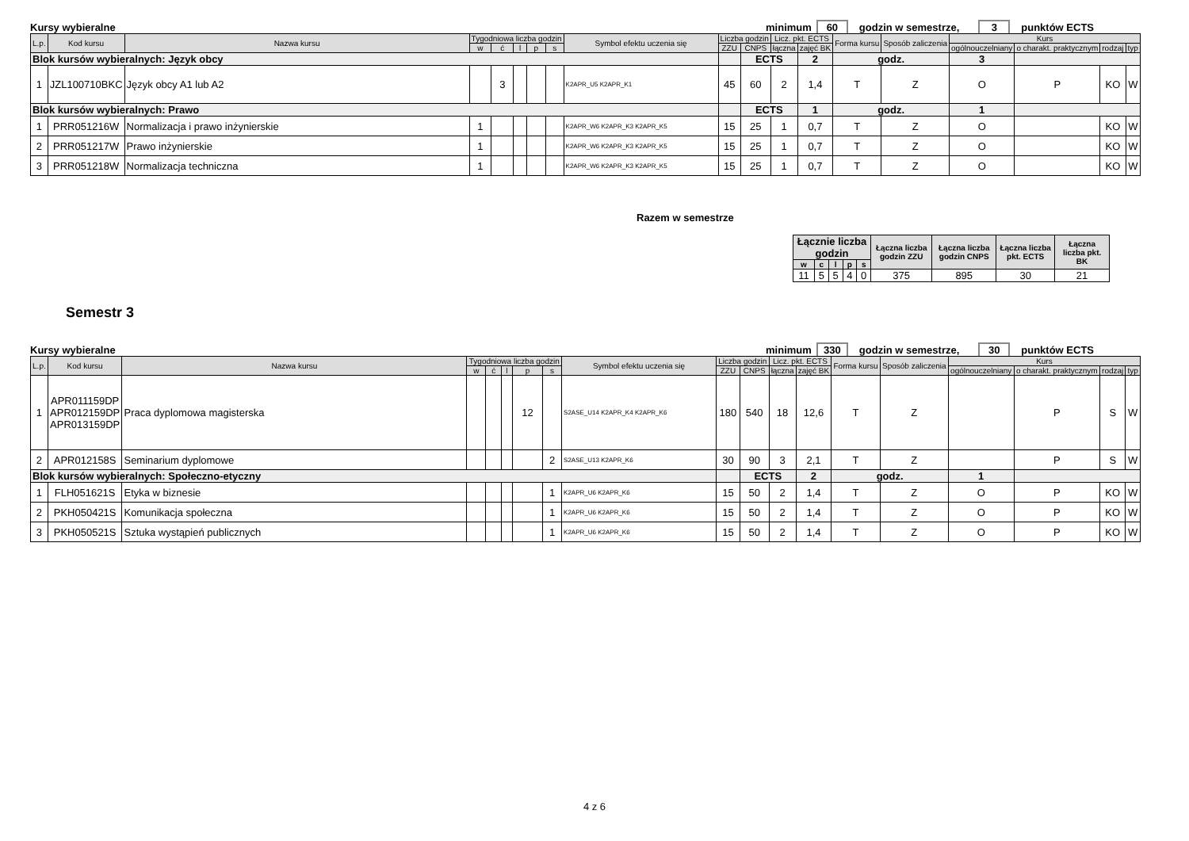Kursy wybieralne minimum 60 godzin w semestrze, 3 punktów ECTS
| L.p. | Kod kursu | Nazwa kursu | Tygodniowa liczba godzin | | | | | Symbol efektu uczenia się | Liczba godzin | | Licz. pkt. ECTS | | Forma kursu | Sposób zaliczenia | Kurs | | | |
| --- | --- | --- | --- | --- | --- | --- | --- | --- | --- | --- | --- | --- | --- | --- | --- | --- | --- | --- |
| | | | w | ć | l | p | s | | ZZU | CNPS | łączna | zajęć BK | | | ogólnouczelniany | o charakt. praktycznym | rodzaj | typ |
| Blok kursów wybieralnych: Język obcy | | | | | | | | | | ECTS | | 2 | godz. | | 3 | | | |
| 1 | JZL100710BKC | Język obcy A1 lub A2 | | 3 | | | | K2APR_U5 K2APR_K1 | 45 | 60 | 2 | 1,4 | T | Z | O | P | KO | W |
| Blok kursów wybieralnych: Prawo | | | | | | | | | | ECTS | | 1 | godz. | | 1 | | | |
| 1 | PRR051216W | Normalizacja i prawo inżynierskie | 1 | | | | | K2APR_W6 K2APR_K3 K2APR_K5 | 15 | 25 | 1 | 0,7 | T | Z | O | | KO | W |
| 2 | PRR051217W | Prawo inżynierskie | 1 | | | | | K2APR_W6 K2APR_K3 K2APR_K5 | 15 | 25 | 1 | 0,7 | T | Z | O | | KO | W |
| 3 | PRR051218W | Normalizacja techniczna | 1 | | | | | K2APR_W6 K2APR_K3 K2APR_K5 | 15 | 25 | 1 | 0,7 | T | Z | O | | KO | W |
Razem w semestrze
| Łącznie liczba godzin | | | | | Łączna liczba godzin ZZU | Łączna liczba godzin CNPS | Łączna liczba pkt. ECTS | Łączna liczba pkt. BK |
| --- | --- | --- | --- | --- | --- | --- | --- | --- |
| w | c | l | p | s | | | | |
| 11 | 5 | 5 | 4 | 0 | 375 | 895 | 30 | 21 |
Semestr 3
Kursy wybieralne minimum 330 godzin w semestrze, 30 punktów ECTS
| L.p. | Kod kursu | Nazwa kursu | Tygodniowa liczba godzin | | | | | Symbol efektu uczenia się | Liczba godzin | | Licz. pkt. ECTS | | Forma kursu | Sposób zaliczenia | Kurs | | | |
| --- | --- | --- | --- | --- | --- | --- | --- | --- | --- | --- | --- | --- | --- | --- | --- | --- | --- | --- |
| | | | w | ć | l | p | s | | ZZU | CNPS | łączna | zajęć BK | | | ogólnouczelniany | o charakt. praktycznym | rodzaj | typ |
| 1 | APR011159DP APR012159DP APR013159DP | Praca dyplomowa magisterska | | | | 12 | | S2ASE_U14 K2APR_K4 K2APR_K6 | 180 | 540 | 18 | 12,6 | T | Z | | P | S | W |
| 2 | APR012158S | Seminarium dyplomowe | | | | | 2 | S2ASE_U13 K2APR_K6 | 30 | 90 | 3 | 2,1 | T | Z | | P | S | W |
| Blok kursów wybieralnych: Społeczno-etyczny | | | | | | | | | | ECTS | | 2 | godz. | | 1 | | | |
| 1 | FLH051621S | Etyka w biznesie | | | | | 1 | K2APR_U6 K2APR_K6 | 15 | 50 | 2 | 1,4 | T | Z | O | P | KO | W |
| 2 | PKH050421S | Komunikacja społeczna | | | | | 1 | K2APR_U6 K2APR_K6 | 15 | 50 | 2 | 1,4 | T | Z | O | P | KO | W |
| 3 | PKH050521S | Sztuka wystąpień publicznych | | | | | 1 | K2APR_U6 K2APR_K6 | 15 | 50 | 2 | 1,4 | T | Z | O | P | KO | W |
4 z 6